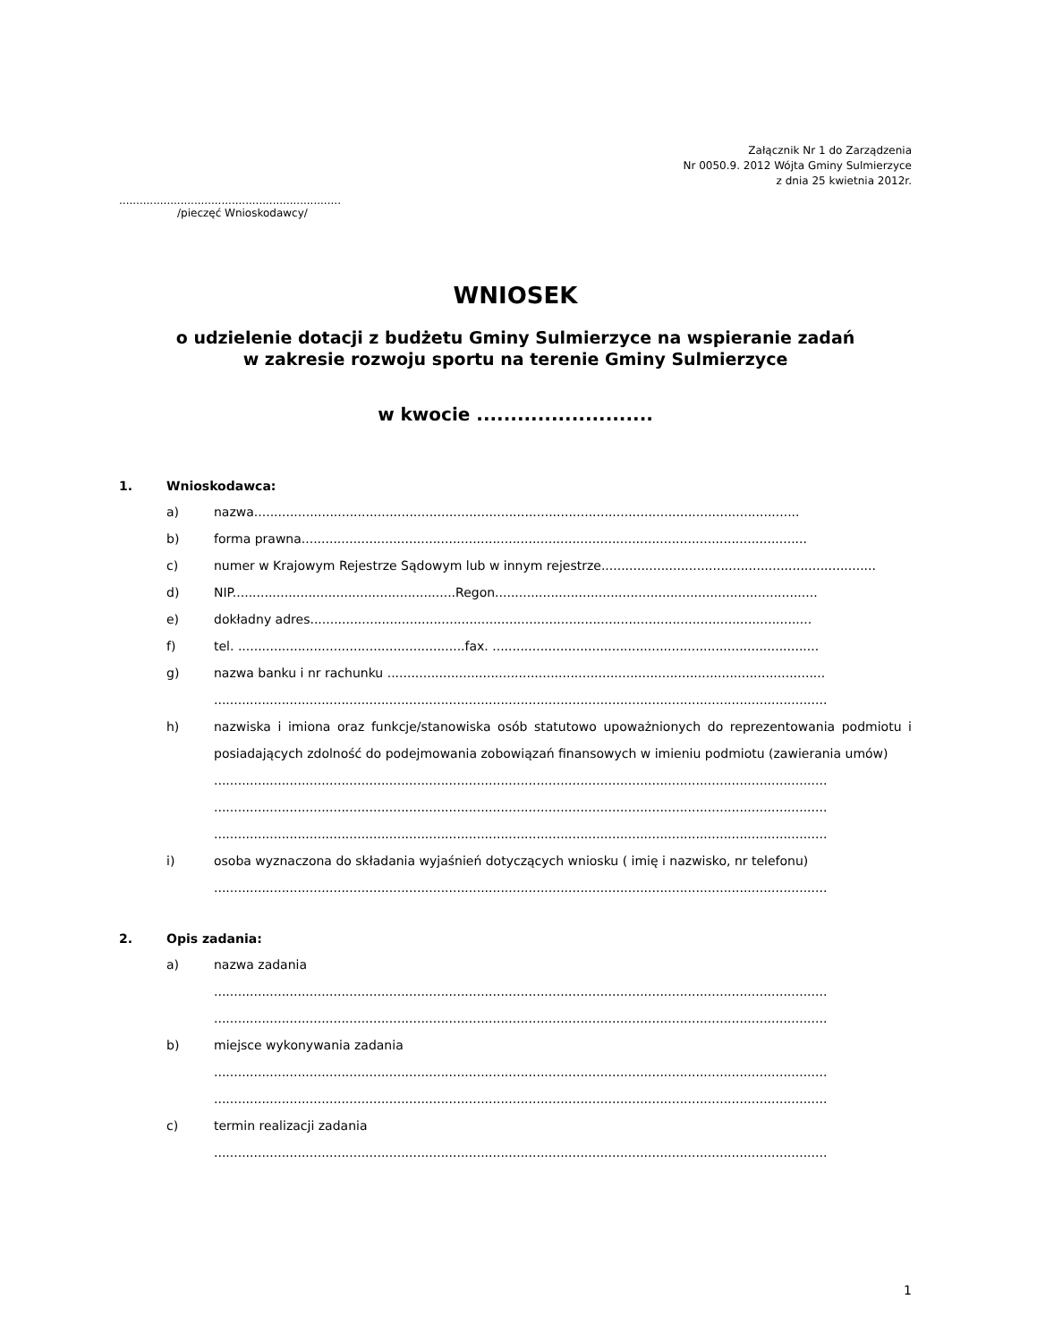Załącznik Nr 1 do Zarządzenia
Nr 0050.9. 2012 Wójta Gminy Sulmierzyce
z dnia 25 kwietnia 2012r.
.................................................................
/pieczęć Wnioskodawcy/
WNIOSEK
o udzielenie dotacji z budżetu Gminy Sulmierzyce na wspieranie zadań
w zakresie rozwoju sportu na terenie Gminy Sulmierzyce
w kwocie ..........................
1. Wnioskodawca:
a) nazwa.........................................................................................................................................
b) forma prawna...............................................................................................................................
c) numer w Krajowym Rejestrze Sądowym lub w innym rejestrze.....................................................................
d) NIP........................................................Regon.................................................................................
e) dokładny adres..............................................................................................................................
f) tel. .........................................................fax. ..................................................................................
g) nazwa banku i nr rachunku ..............................................................................................................
..........................................................................................................................................................
h) nazwiska i imiona oraz funkcje/stanowiska osób statutowo upoważnionych do reprezentowania podmiotu i posiadających zdolność do podejmowania zobowiązań finansowych w imieniu podmiotu (zawierania umów)
..........................................................................................................................................................
..........................................................................................................................................................
..........................................................................................................................................................
i) osoba wyznaczona do składania wyjaśnień dotyczących wniosku ( imię i nazwisko, nr telefonu)
..........................................................................................................................................................
2. Opis zadania:
a) nazwa zadania
..........................................................................................................................................................
..........................................................................................................................................................
b) miejsce wykonywania zadania
..........................................................................................................................................................
..........................................................................................................................................................
c) termin realizacji zadania
..........................................................................................................................................................
1